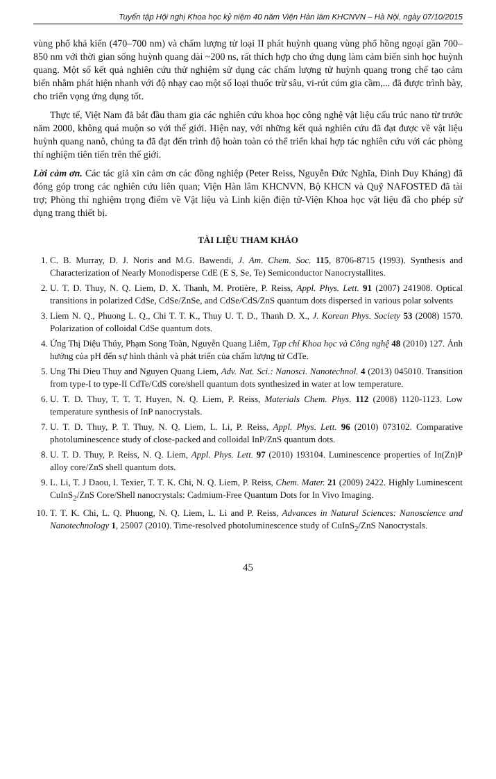Tuyển tập Hội nghị Khoa học kỷ niệm 40 năm Viện Hàn lâm KHCNVN – Hà Nội, ngày 07/10/2015
vùng phổ khả kiến (470–700 nm) và chấm lượng tử loại II phát huỳnh quang vùng phổ hồng ngoại gần 700–850 nm với thời gian sống huỳnh quang dài ~200 ns, rất thích hợp cho ứng dụng làm cảm biến sinh học huỳnh quang. Một số kết quả nghiên cứu thử nghiệm sử dụng các chấm lượng tử huỳnh quang trong chế tạo cảm biến nhằm phát hiện nhanh với độ nhạy cao một số loại thuốc trừ sâu, vi-rút cúm gia cầm,... đã được trình bày, cho triển vọng ứng dụng tốt.
Thực tế, Việt Nam đã bắt đầu tham gia các nghiên cứu khoa học công nghệ vật liệu cấu trúc nano từ trước năm 2000, không quá muộn so với thế giới. Hiện nay, với những kết quả nghiên cứu đã đạt được về vật liệu huỳnh quang nanô, chúng ta đã đạt đến trình độ hoàn toàn có thể triển khai hợp tác nghiên cứu với các phòng thí nghiệm tiên tiến trên thế giới.
Lời cảm ơn. Các tác giả xin cảm ơn các đồng nghiệp (Peter Reiss, Nguyễn Đức Nghĩa, Đinh Duy Kháng) đã đóng góp trong các nghiên cứu liên quan; Viện Hàn lâm KHCNVN, Bộ KHCN và Quỹ NAFOSTED đã tài trợ; Phòng thí nghiệm trọng điểm về Vật liệu và Linh kiện điện tử-Viện Khoa học vật liệu đã cho phép sử dụng trang thiết bị.
TÀI LIỆU THAM KHẢO
1. C. B. Murray, D. J. Noris and M.G. Bawendi, J. Am. Chem. Soc. 115, 8706-8715 (1993). Synthesis and Characterization of Nearly Monodisperse CdE (E S, Se, Te) Semiconductor Nanocrystallites.
2. U. T. D. Thuy, N. Q. Liem, D. X. Thanh, M. Protière, P. Reiss, Appl. Phys. Lett. 91 (2007) 241908. Optical transitions in polarized CdSe, CdSe/ZnSe, and CdSe/CdS/ZnS quantum dots dispersed in various polar solvents
3. Liem N. Q., Phuong L. Q., Chi T. T. K., Thuy U. T. D., Thanh D. X., J. Korean Phys. Society 53 (2008) 1570. Polarization of colloidal CdSe quantum dots.
4. Ứng Thị Diệu Thúy, Phạm Song Toàn, Nguyễn Quang Liêm, Tạp chí Khoa học và Công nghệ 48 (2010) 127. Ảnh hưởng của pH đến sự hình thành và phát triển của chấm lượng tử CdTe.
5. Ung Thi Dieu Thuy and Nguyen Quang Liem, Adv. Nat. Sci.: Nanosci. Nanotechnol. 4 (2013) 045010. Transition from type-I to type-II CdTe/CdS core/shell quantum dots synthesized in water at low temperature.
6. U. T. D. Thuy, T. T. T. Huyen, N. Q. Liem, P. Reiss, Materials Chem. Phys. 112 (2008) 1120-1123. Low temperature synthesis of InP nanocrystals.
7. U. T. D. Thuy, P. T. Thuy, N. Q. Liem, L. Li, P. Reiss, Appl. Phys. Lett. 96 (2010) 073102. Comparative photoluminescence study of close-packed and colloidal InP/ZnS quantum dots.
8. U. T. D. Thuy, P. Reiss, N. Q. Liem, Appl. Phys. Lett. 97 (2010) 193104. Luminescence properties of In(Zn)P alloy core/ZnS shell quantum dots.
9. L. Li, T. J Daou, I. Texier, T. T. K. Chi, N. Q. Liem, P. Reiss, Chem. Mater. 21 (2009) 2422. Highly Luminescent CuInS<sub>2</sub>/ZnS Core/Shell nanocrystals: Cadmium-Free Quantum Dots for In Vivo Imaging.
10. T. T. K. Chi, L. Q. Phuong, N. Q. Liem, L. Li and P. Reiss, Advances in Natural Sciences: Nanoscience and Nanotechnology 1, 25007 (2010). Time-resolved photoluminescence study of CuInS<sub>2</sub>/ZnS Nanocrystals.
45